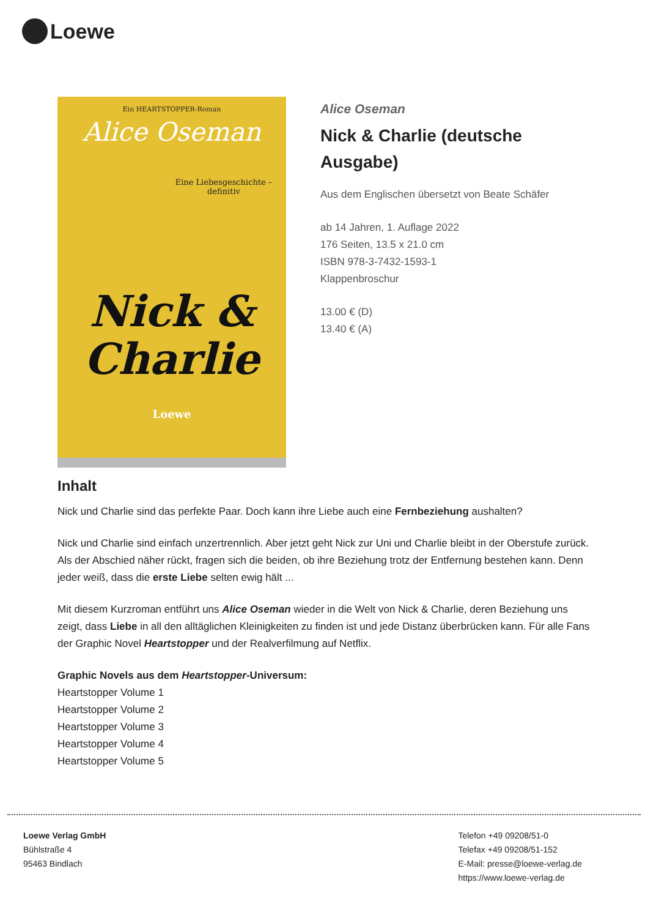Loewe
Ein HEARTSTOPPER-Roman
Alice Oseman
Eine Liebesgeschichte – definitiv
Nick &
Charlie
Loewe
Alice Oseman
Nick & Charlie (deutsche Ausgabe)
Aus dem Englischen übersetzt von Beate Schäfer
ab 14 Jahren, 1. Auflage 2022
176 Seiten, 13.5 x 21.0 cm
ISBN 978-3-7432-1593-1
Klappenbroschur
13.00 € (D)
13.40 € (A)
Inhalt
Nick und Charlie sind das perfekte Paar. Doch kann ihre Liebe auch eine Fernbeziehung aushalten?
Nick und Charlie sind einfach unzertrennlich. Aber jetzt geht Nick zur Uni und Charlie bleibt in der Oberstufe zurück. Als der Abschied näher rückt, fragen sich die beiden, ob ihre Beziehung trotz der Entfernung bestehen kann. Denn jeder weiß, dass die erste Liebe selten ewig hält ...
Mit diesem Kurzroman entführt uns Alice Oseman wieder in die Welt von Nick & Charlie, deren Beziehung uns zeigt, dass Liebe in all den alltäglichen Kleinigkeiten zu finden ist und jede Distanz überbrücken kann. Für alle Fans der Graphic Novel Heartstopper und der Realverfilmung auf Netflix.
Graphic Novels aus dem Heartstopper-Universum:
Heartstopper Volume 1
Heartstopper Volume 2
Heartstopper Volume 3
Heartstopper Volume 4
Heartstopper Volume 5
Loewe Verlag GmbH
Bühlstraße 4
95463 Bindlach
Telefon +49 09208/51-0
Telefax +49 09208/51-152
E-Mail: presse@loewe-verlag.de
https://www.loewe-verlag.de